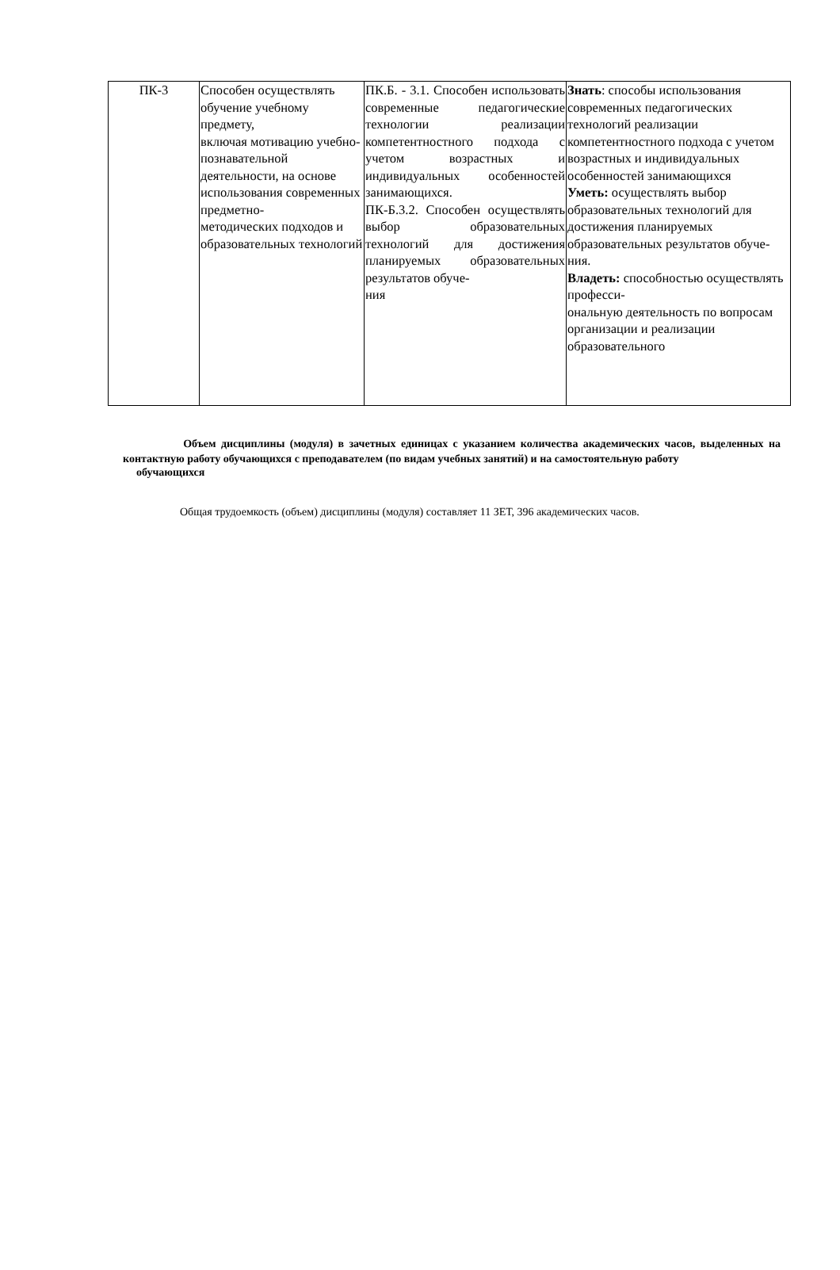| ПК-3 | Способен осуществлять обучение учебному предмету, включая мотивацию учебно- познавательной деятельности, на основе использования современных предметно- методических подходов и образовательных технологий | ПК.Б. - 3.1. Способен использовать современные педагогические технологии реализации компетентностного подхода с учетом возрастных и индивидуальных особенностей занимающихся. ПК-Б.3.2. Способен осуществлять выбор образовательных технологий для достижения планируемых образовательных результатов обуче- ния | Знать : способы использования современных педагогических технологий реализации компетентностного подхода с учетом возрастных и индивидуальных особенностей занимающихся Уметь: осуществлять выбор образовательных технологий для достижения планируемых образовательных результатов обуче- ния. Владеть: способностью осуществлять професси- ональную деятельность по вопросам организации и реализации образовательного |
Объем дисциплины (модуля) в зачетных единицах с указанием количества академических часов, выделенных на контактную работу обучающихся с преподавателем (по видам учебных занятий) и на самостоятельную работу
обучающихся
Общая трудоемкость (объем) дисциплины (модуля) составляет 11 ЗЕТ, 396 академических часов.